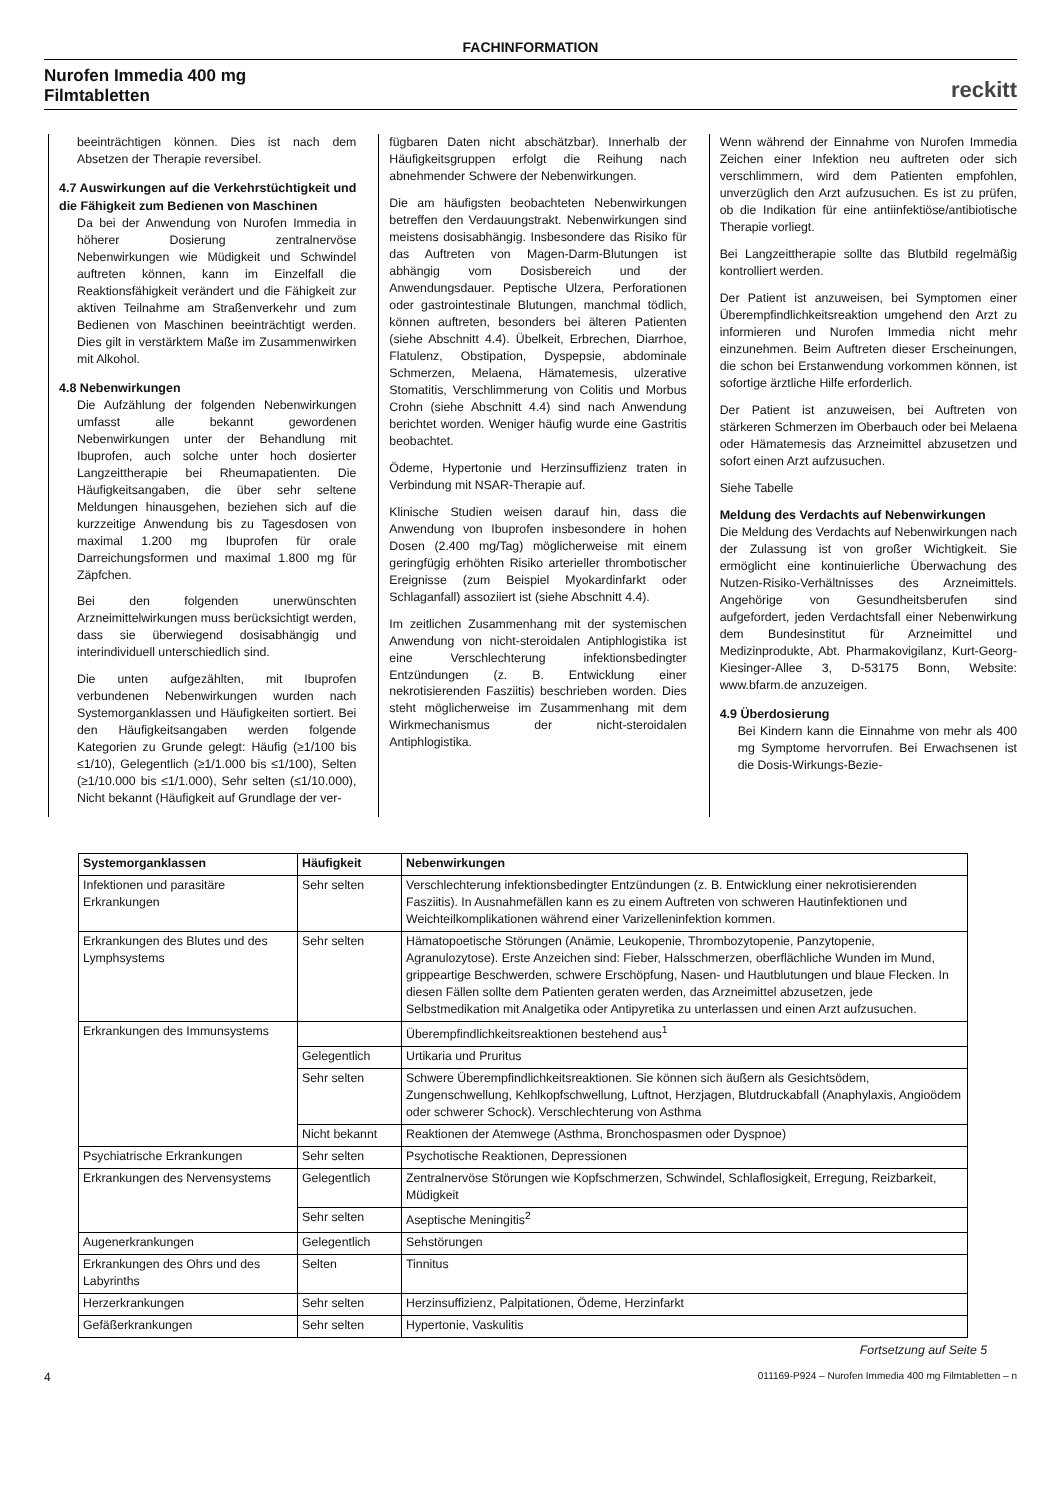FACHINFORMATION
Nurofen Immedia 400 mg
Filmtabletten
reckitt
beeinträchtigen können. Dies ist nach dem Absetzen der Therapie reversibel.
4.7 Auswirkungen auf die Verkehrstüchtigkeit und die Fähigkeit zum Bedienen von Maschinen
Da bei der Anwendung von Nurofen Immedia in höherer Dosierung zentralnervöse Nebenwirkungen wie Müdigkeit und Schwindel auftreten können, kann im Einzelfall die Reaktionsfähigkeit verändert und die Fähigkeit zur aktiven Teilnahme am Straßenverkehr und zum Bedienen von Maschinen beeinträchtigt werden. Dies gilt in verstärktem Maße im Zusammenwirken mit Alkohol.
4.8 Nebenwirkungen
Die Aufzählung der folgenden Nebenwirkungen umfasst alle bekannt gewordenen Nebenwirkungen unter der Behandlung mit Ibuprofen, auch solche unter hoch dosierter Langzeittherapie bei Rheumapatienten. Die Häufigkeitsangaben, die über sehr seltene Meldungen hinausgehen, beziehen sich auf die kurzzeitige Anwendung bis zu Tagesdosen von maximal 1.200 mg Ibuprofen für orale Darreichungsformen und maximal 1.800 mg für Zäpfchen.
Bei den folgenden unerwünschten Arzneimittelwirkungen muss berücksichtigt werden, dass sie überwiegend dosisabhängig und interindividuell unterschiedlich sind.
Die unten aufgezählten, mit Ibuprofen verbundenen Nebenwirkungen wurden nach Systemorganklassen und Häufigkeiten sortiert. Bei den Häufigkeitsangaben werden folgende Kategorien zu Grunde gelegt: Häufig (≥1/100 bis ≤1/10), Gelegentlich (≥1/1.000 bis ≤1/100), Selten (≥1/10.000 bis ≤1/1.000), Sehr selten (≤1/10.000), Nicht bekannt (Häufigkeit auf Grundlage der ver-
fügbaren Daten nicht abschätzbar). Innerhalb der Häufigkeitsgruppen erfolgt die Reihung nach abnehmender Schwere der Nebenwirkungen.
Die am häufigsten beobachteten Nebenwirkungen betreffen den Verdauungstrakt. Nebenwirkungen sind meistens dosisabhängig. Insbesondere das Risiko für das Auftreten von Magen-Darm-Blutungen ist abhängig vom Dosisbereich und der Anwendungsdauer. Peptische Ulzera, Perforationen oder gastrointestinale Blutungen, manchmal tödlich, können auftreten, besonders bei älteren Patienten (siehe Abschnitt 4.4). Übelkeit, Erbrechen, Diarrhoe, Flatulenz, Obstipation, Dyspepsie, abdominale Schmerzen, Melaena, Hämatemesis, ulzerative Stomatitis, Verschlimmerung von Colitis und Morbus Crohn (siehe Abschnitt 4.4) sind nach Anwendung berichtet worden. Weniger häufig wurde eine Gastritis beobachtet.
Ödeme, Hypertonie und Herzinsuffizienz traten in Verbindung mit NSAR-Therapie auf.
Klinische Studien weisen darauf hin, dass die Anwendung von Ibuprofen insbesondere in hohen Dosen (2.400 mg/Tag) möglicherweise mit einem geringfügig erhöhten Risiko arterieller thrombotischer Ereignisse (zum Beispiel Myokardinfarkt oder Schlaganfall) assoziiert ist (siehe Abschnitt 4.4).
Im zeitlichen Zusammenhang mit der systemischen Anwendung von nicht-steroidalen Antiphlogistika ist eine Verschlechterung infektionsbedingter Entzündungen (z. B. Entwicklung einer nekrotisierenden Fasziitis) beschrieben worden. Dies steht möglicherweise im Zusammenhang mit dem Wirkmechanismus der nicht-steroidalen Antiphlogistika.
Wenn während der Einnahme von Nurofen Immedia Zeichen einer Infektion neu auftreten oder sich verschlimmern, wird dem Patienten empfohlen, unverzüglich den Arzt aufzusuchen. Es ist zu prüfen, ob die Indikation für eine antiinfektiöse/antibiotische Therapie vorliegt.
Bei Langzeittherapie sollte das Blutbild regelmäßig kontrolliert werden.
Der Patient ist anzuweisen, bei Symptomen einer Überempfindlichkeitsreaktion umgehend den Arzt zu informieren und Nurofen Immedia nicht mehr einzunehmen. Beim Auftreten dieser Erscheinungen, die schon bei Erstanwendung vorkommen können, ist sofortige ärztliche Hilfe erforderlich.
Der Patient ist anzuweisen, bei Auftreten von stärkeren Schmerzen im Oberbauch oder bei Melaena oder Hämatemesis das Arzneimittel abzusetzen und sofort einen Arzt aufzusuchen.
Siehe Tabelle
Meldung des Verdachts auf Nebenwirkungen
Die Meldung des Verdachts auf Nebenwirkungen nach der Zulassung ist von großer Wichtigkeit. Sie ermöglicht eine kontinuierliche Überwachung des Nutzen-Risiko-Verhältnisses des Arzneimittels. Angehörige von Gesundheitsberufen sind aufgefordert, jeden Verdachtsfall einer Nebenwirkung dem Bundesinstitut für Arzneimittel und Medizinprodukte, Abt. Pharmakovigilanz, Kurt-Georg-Kiesinger-Allee 3, D-53175 Bonn, Website: www.bfarm.de anzuzeigen.
4.9 Überdosierung
Bei Kindern kann die Einnahme von mehr als 400 mg Symptome hervorrufen. Bei Erwachsenen ist die Dosis-Wirkungs-Bezie-
| Systemorganklassen | Häufigkeit | Nebenwirkungen |
| --- | --- | --- |
| Infektionen und parasitäre Erkrankungen | Sehr selten | Verschlechterung infektionsbedingter Entzündungen (z. B. Entwicklung einer nekrotisierenden Fasziitis). In Ausnahmefällen kann es zu einem Auftreten von schweren Hautinfektionen und Weichteilkomplikationen während einer Varizelleninfektion kommen. |
| Erkrankungen des Blutes und des Lymphsystems | Sehr selten | Hämatopoetische Störungen (Anämie, Leukopenie, Thrombozytopenie, Panzytopenie, Agranulozytose). Erste Anzeichen sind: Fieber, Halsschmerzen, oberflächliche Wunden im Mund, grippeartige Beschwerden, schwere Erschöpfung, Nasen- und Hautblutungen und blaue Flecken. In diesen Fällen sollte dem Patienten geraten werden, das Arzneimittel abzusetzen, jede Selbstmedikation mit Analgetika oder Antipyretika zu unterlassen und einen Arzt aufzusuchen. |
| Erkrankungen des Immunsystems | | Überempfindlichkeitsreaktionen bestehend aus<sup>1</sup> |
| | Gelegentlich | Urtikaria und Pruritus |
| | Sehr selten | Schwere Überempfindlichkeitsreaktionen. Sie können sich äußern als Gesichtsödem, Zungenschwellung, Kehlkopfschwellung, Luftnot, Herzjagen, Blutdruckabfall (Anaphylaxis, Angioödem oder schwerer Schock). Verschlechterung von Asthma |
| | Nicht bekannt | Reaktionen der Atemwege (Asthma, Bronchospasmen oder Dyspnoe) |
| Psychiatrische Erkrankungen | Sehr selten | Psychotische Reaktionen, Depressionen |
| Erkrankungen des Nervensystems | Gelegentlich | Zentralnervöse Störungen wie Kopfschmerzen, Schwindel, Schlaflosigkeit, Erregung, Reizbarkeit, Müdigkeit |
| | Sehr selten | Aseptische Meningitis<sup>2</sup> |
| Augenerkrankungen | Gelegentlich | Sehstörungen |
| Erkrankungen des Ohrs und des Labyrinths | Selten | Tinnitus |
| Herzerkrankungen | Sehr selten | Herzinsuffizienz, Palpitationen, Ödeme, Herzinfarkt |
| Gefäßerkrankungen | Sehr selten | Hypertonie, Vaskulitis |
Fortsetzung auf Seite 5
4 011169-P924 – Nurofen Immedia 400 mg Filmtabletten – n